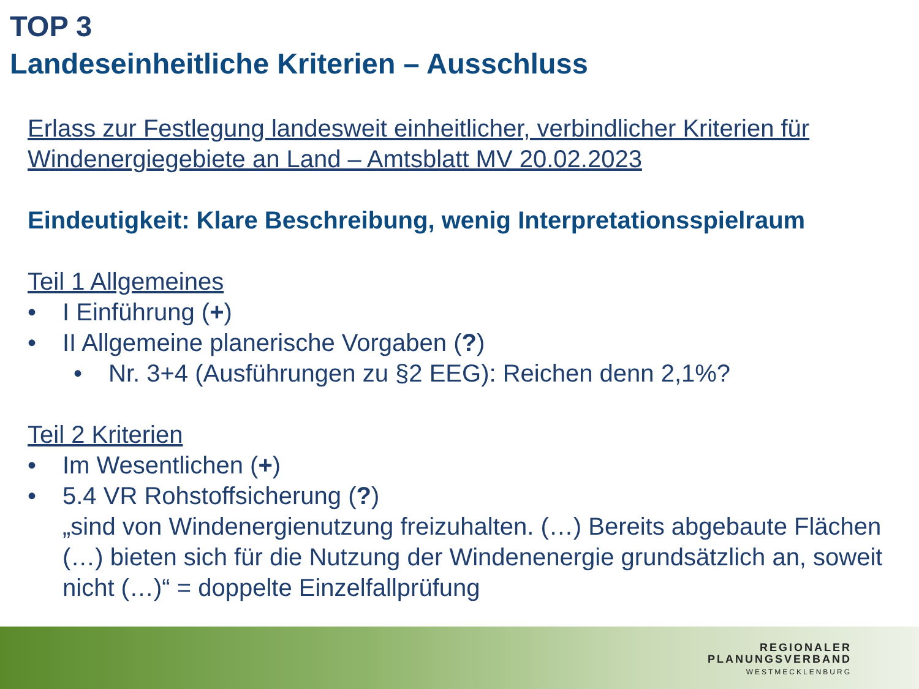TOP 3
Landeseinheitliche Kriterien – Ausschluss
Erlass zur Festlegung landesweit einheitlicher, verbindlicher Kriterien für Windenergiegebiete an Land – Amtsblatt MV 20.02.2023
Eindeutigkeit: Klare Beschreibung, wenig Interpretationsspielraum
Teil 1 Allgemeines
• I Einführung (+)
• II Allgemeine planerische Vorgaben (?)
• Nr. 3+4 (Ausführungen zu §2 EEG): Reichen denn 2,1%?
Teil 2 Kriterien
• Im Wesentlichen (+)
• 5.4 VR Rohstoffsicherung (?)
„sind von Windenergienutzung freizuhalten. (…) Bereits abgebaute Flächen (…) bieten sich für die Nutzung der Windenenergie grundsätzlich an, soweit nicht (…)“ = doppelte Einzelfallprüfung
REGIONALER
PLANUNGSVERBAND
WESTMECKLENBURG